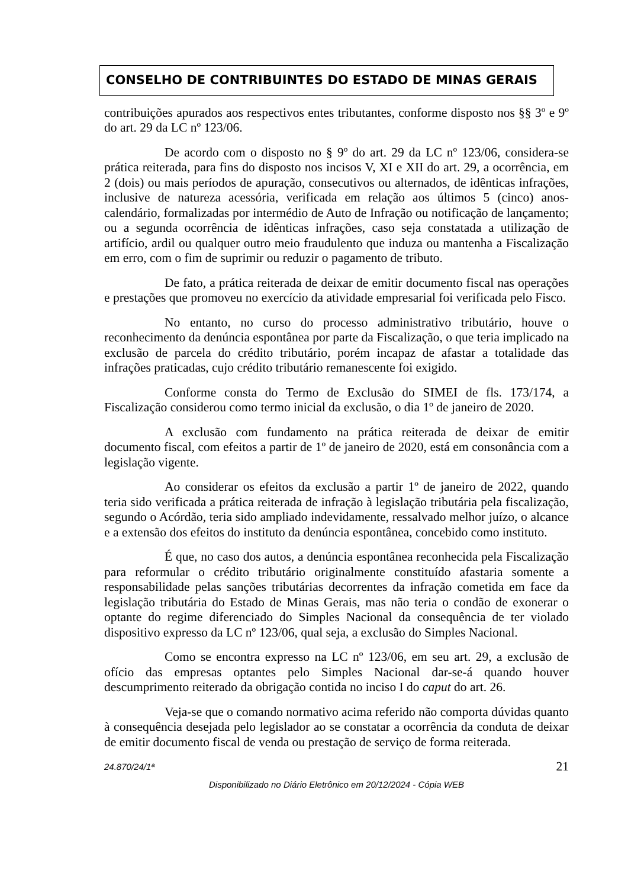CONSELHO DE CONTRIBUINTES DO ESTADO DE MINAS GERAIS
contribuições apurados aos respectivos entes tributantes, conforme disposto nos §§ 3º e 9º do art. 29 da LC nº 123/06.
De acordo com o disposto no § 9º do art. 29 da LC nº 123/06, considera-se prática reiterada, para fins do disposto nos incisos V, XI e XII do art. 29, a ocorrência, em 2 (dois) ou mais períodos de apuração, consecutivos ou alternados, de idênticas infrações, inclusive de natureza acessória, verificada em relação aos últimos 5 (cinco) anos-calendário, formalizadas por intermédio de Auto de Infração ou notificação de lançamento; ou a segunda ocorrência de idênticas infrações, caso seja constatada a utilização de artifício, ardil ou qualquer outro meio fraudulento que induza ou mantenha a Fiscalização em erro, com o fim de suprimir ou reduzir o pagamento de tributo.
De fato, a prática reiterada de deixar de emitir documento fiscal nas operações e prestações que promoveu no exercício da atividade empresarial foi verificada pelo Fisco.
No entanto, no curso do processo administrativo tributário, houve o reconhecimento da denúncia espontânea por parte da Fiscalização, o que teria implicado na exclusão de parcela do crédito tributário, porém incapaz de afastar a totalidade das infrações praticadas, cujo crédito tributário remanescente foi exigido.
Conforme consta do Termo de Exclusão do SIMEI de fls. 173/174, a Fiscalização considerou como termo inicial da exclusão, o dia 1º de janeiro de 2020.
A exclusão com fundamento na prática reiterada de deixar de emitir documento fiscal, com efeitos a partir de 1º de janeiro de 2020, está em consonância com a legislação vigente.
Ao considerar os efeitos da exclusão a partir 1º de janeiro de 2022, quando teria sido verificada a prática reiterada de infração à legislação tributária pela fiscalização, segundo o Acórdão, teria sido ampliado indevidamente, ressalvado melhor juízo, o alcance e a extensão dos efeitos do instituto da denúncia espontânea, concebido como instituto.
É que, no caso dos autos, a denúncia espontânea reconhecida pela Fiscalização para reformular o crédito tributário originalmente constituído afastaria somente a responsabilidade pelas sanções tributárias decorrentes da infração cometida em face da legislação tributária do Estado de Minas Gerais, mas não teria o condão de exonerar o optante do regime diferenciado do Simples Nacional da consequência de ter violado dispositivo expresso da LC nº 123/06, qual seja, a exclusão do Simples Nacional.
Como se encontra expresso na LC nº 123/06, em seu art. 29, a exclusão de ofício das empresas optantes pelo Simples Nacional dar-se-á quando houver descumprimento reiterado da obrigação contida no inciso I do caput do art. 26.
Veja-se que o comando normativo acima referido não comporta dúvidas quanto à consequência desejada pelo legislador ao se constatar a ocorrência da conduta de deixar de emitir documento fiscal de venda ou prestação de serviço de forma reiterada.
24.870/24/1ª 21
Disponibilizado no Diário Eletrônico em 20/12/2024 - Cópia WEB